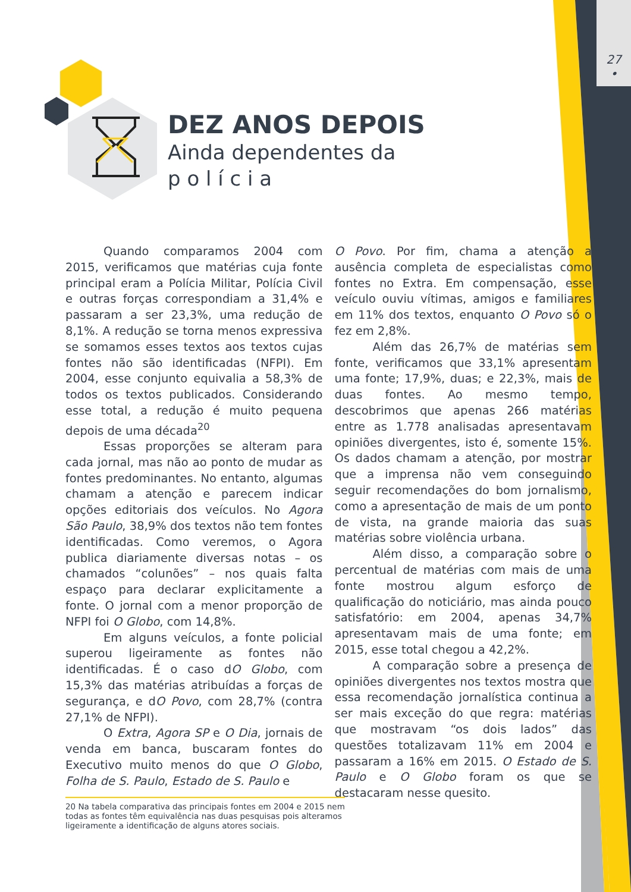27
•
DEZ ANOS DEPOIS
Ainda dependentes da
p o l í c i a
Quando comparamos 2004 com 2015, verificamos que matérias cuja fonte principal eram a Polícia Militar, Polícia Civil e outras forças correspondiam a 31,4% e passaram a ser 23,3%, uma redução de 8,1%. A redução se torna menos expressiva se somamos esses textos aos textos cujas fontes não são identificadas (NFPI). Em 2004, esse conjunto equivalia a 58,3% de todos os textos publicados. Considerando esse total, a redução é muito pequena depois de uma década<sup>20</sup>
Essas proporções se alteram para cada jornal, mas não ao ponto de mudar as fontes predominantes. No entanto, algumas chamam a atenção e parecem indicar opções editoriais dos veículos. No Agora São Paulo, 38,9% dos textos não tem fontes identificadas. Como veremos, o Agora publica diariamente diversas notas – os chamados “colunões” – nos quais falta espaço para declarar explicitamente a fonte. O jornal com a menor proporção de NFPI foi O Globo, com 14,8%.
Em alguns veículos, a fonte policial superou ligeiramente as fontes não identificadas. É o caso dO Globo, com 15,3% das matérias atribuídas a forças de segurança, e dO Povo, com 28,7% (contra 27,1% de NFPI).
O Extra, Agora SP e O Dia, jornais de venda em banca, buscaram fontes do Executivo muito menos do que O Globo, Folha de S. Paulo, Estado de S. Paulo e
O Povo. Por fim, chama a atenção a ausência completa de especialistas como fontes no Extra. Em compensação, esse veículo ouviu vítimas, amigos e familiares em 11% dos textos, enquanto O Povo só o fez em 2,8%.
Além das 26,7% de matérias sem fonte, verificamos que 33,1% apresentam uma fonte; 17,9%, duas; e 22,3%, mais de duas fontes. Ao mesmo tempo, descobrimos que apenas 266 matérias entre as 1.778 analisadas apresentavam opiniões divergentes, isto é, somente 15%. Os dados chamam a atenção, por mostrar que a imprensa não vem conseguindo seguir recomendações do bom jornalismo, como a apresentação de mais de um ponto de vista, na grande maioria das suas matérias sobre violência urbana.
Além disso, a comparação sobre o percentual de matérias com mais de uma fonte mostrou algum esforço de qualificação do noticiário, mas ainda pouco satisfatório: em 2004, apenas 34,7% apresentavam mais de uma fonte; em 2015, esse total chegou a 42,2%.
A comparação sobre a presença de opiniões divergentes nos textos mostra que essa recomendação jornalística continua a ser mais exceção do que regra: matérias que mostravam “os dois lados” das questões totalizavam 11% em 2004 e passaram a 16% em 2015. O Estado de S. Paulo e O Globo foram os que se destacaram nesse quesito.
20 Na tabela comparativa das principais fontes em 2004 e 2015 nem todas as fontes têm equivalência nas duas pesquisas pois alteramos ligeiramente a identificação de alguns atores sociais.